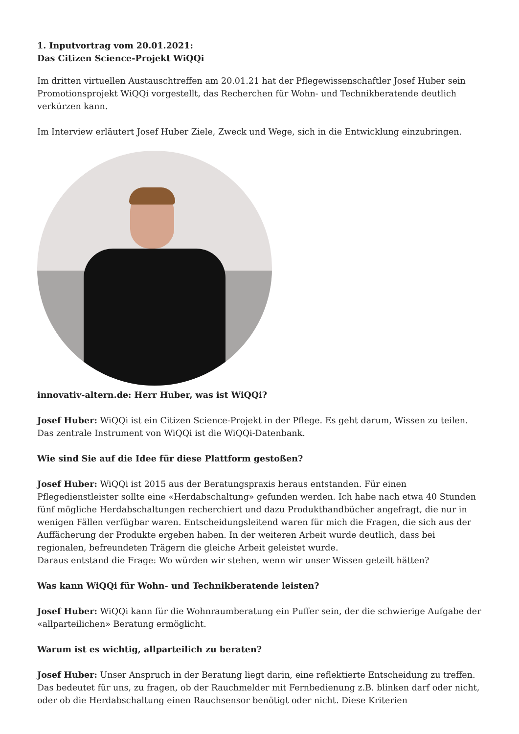1. Inputvortrag vom 20.01.2021:
Das Citizen Science-Projekt WiQQi
Im dritten virtuellen Austauschtreffen am 20.01.21 hat der Pflegewissenschaftler Josef Huber sein Promotionsprojekt WiQQi vorgestellt, das Recherchen für Wohn- und Technikberatende deutlich verkürzen kann.
Im Interview erläutert Josef Huber Ziele, Zweck und Wege, sich in die Entwicklung einzubringen.
innovativ-altern.de: Herr Huber, was ist WiQQi?
Josef Huber: WiQQi ist ein Citizen Science-Projekt in der Pflege. Es geht darum, Wissen zu teilen. Das zentrale Instrument von WiQQi ist die WiQQi-Datenbank.
Wie sind Sie auf die Idee für diese Plattform gestoßen?
Josef Huber: WiQQi ist 2015 aus der Beratungspraxis heraus entstanden. Für einen Pflegedienstleister sollte eine «Herdabschaltung» gefunden werden. Ich habe nach etwa 40 Stunden fünf mögliche Herdabschaltungen recherchiert und dazu Produkthandbücher angefragt, die nur in wenigen Fällen verfügbar waren. Entscheidungsleitend waren für mich die Fragen, die sich aus der Auffächerung der Produkte ergeben haben. In der weiteren Arbeit wurde deutlich, dass bei regionalen, befreundeten Trägern die gleiche Arbeit geleistet wurde.
Daraus entstand die Frage: Wo würden wir stehen, wenn wir unser Wissen geteilt hätten?
Was kann WiQQi für Wohn- und Technikberatende leisten?
Josef Huber: WiQQi kann für die Wohnraumberatung ein Puffer sein, der die schwierige Aufgabe der «allparteilichen» Beratung ermöglicht.
Warum ist es wichtig, allparteilich zu beraten?
Josef Huber: Unser Anspruch in der Beratung liegt darin, eine reflektierte Entscheidung zu treffen. Das bedeutet für uns, zu fragen, ob der Rauchmelder mit Fernbedienung z.B. blinken darf oder nicht, oder ob die Herdabschaltung einen Rauchsensor benötigt oder nicht. Diese Kriterien